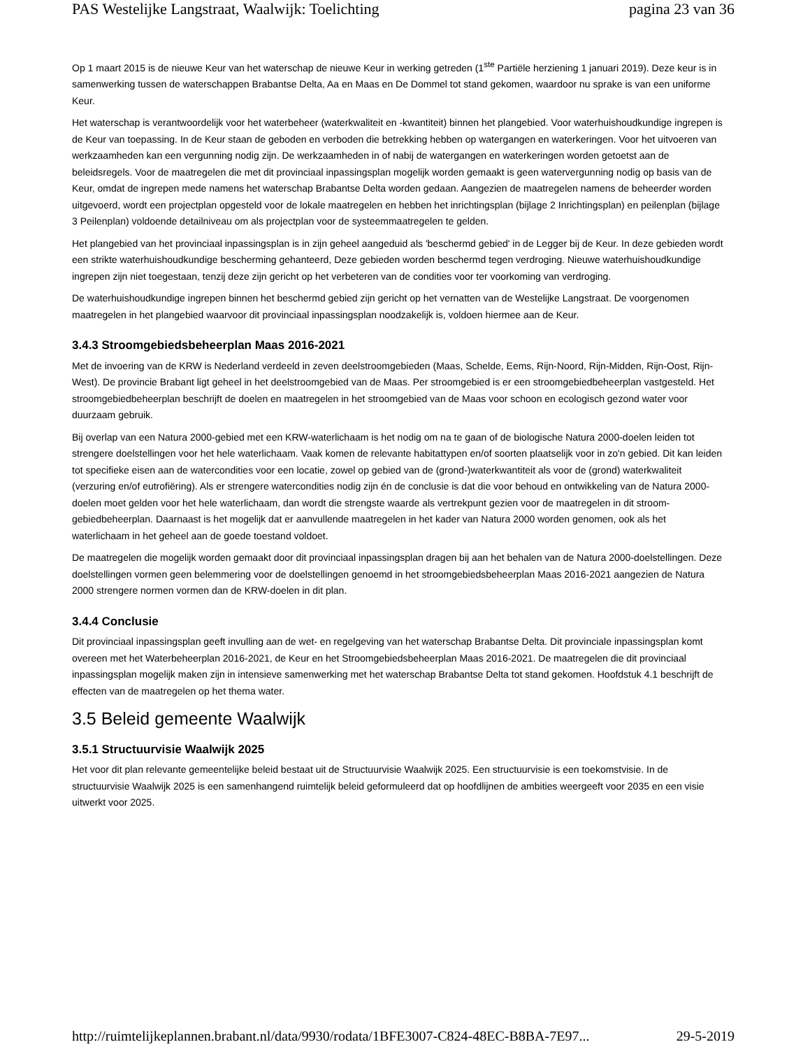PAS Westelijke Langstraat, Waalwijk: Toelichting pagina 23 van 36
Op 1 maart 2015 is de nieuwe Keur van het waterschap de nieuwe Keur in werking getreden (1<sup>ste</sup> Partiële herziening 1 januari 2019). Deze keur is in samenwerking tussen de waterschappen Brabantse Delta, Aa en Maas en De Dommel tot stand gekomen, waardoor nu sprake is van een uniforme Keur.
Het waterschap is verantwoordelijk voor het waterbeheer (waterkwaliteit en -kwantiteit) binnen het plangebied. Voor waterhuishoudkundige ingrepen is de Keur van toepassing. In de Keur staan de geboden en verboden die betrekking hebben op watergangen en waterkeringen. Voor het uitvoeren van werkzaamheden kan een vergunning nodig zijn. De werkzaamheden in of nabij de watergangen en waterkeringen worden getoetst aan de beleidsregels. Voor de maatregelen die met dit provinciaal inpassingsplan mogelijk worden gemaakt is geen watervergunning nodig op basis van de Keur, omdat de ingrepen mede namens het waterschap Brabantse Delta worden gedaan. Aangezien de maatregelen namens de beheerder worden uitgevoerd, wordt een projectplan opgesteld voor de lokale maatregelen en hebben het inrichtingsplan (bijlage 2 Inrichtingsplan) en peilenplan (bijlage 3 Peilenplan) voldoende detailniveau om als projectplan voor de systeemmaatregelen te gelden.
Het plangebied van het provinciaal inpassingsplan is in zijn geheel aangeduid als 'beschermd gebied' in de Legger bij de Keur. In deze gebieden wordt een strikte waterhuishoudkundige bescherming gehanteerd, Deze gebieden worden beschermd tegen verdroging. Nieuwe waterhuishoudkundige ingrepen zijn niet toegestaan, tenzij deze zijn gericht op het verbeteren van de condities voor ter voorkoming van verdroging.
De waterhuishoudkundige ingrepen binnen het beschermd gebied zijn gericht op het vernatten van de Westelijke Langstraat. De voorgenomen maatregelen in het plangebied waarvoor dit provinciaal inpassingsplan noodzakelijk is, voldoen hiermee aan de Keur.
3.4.3 Stroomgebiedsbeheerplan Maas 2016-2021
Met de invoering van de KRW is Nederland verdeeld in zeven deelstroomgebieden (Maas, Schelde, Eems, Rijn-Noord, Rijn-Midden, Rijn-Oost, Rijn-West). De provincie Brabant ligt geheel in het deelstroomgebied van de Maas. Per stroomgebied is er een stroomgebiedbeheerplan vastgesteld. Het stroomgebiedbeheerplan beschrijft de doelen en maatregelen in het stroomgebied van de Maas voor schoon en ecologisch gezond water voor duurzaam gebruik.
Bij overlap van een Natura 2000-gebied met een KRW-waterlichaam is het nodig om na te gaan of de biologische Natura 2000-doelen leiden tot strengere doelstellingen voor het hele waterlichaam. Vaak komen de relevante habitattypen en/of soorten plaatselijk voor in zo'n gebied. Dit kan leiden tot specifieke eisen aan de watercondities voor een locatie, zowel op gebied van de (grond-)waterkwantiteit als voor de (grond) waterkwaliteit (verzuring en/of eutrofiëring). Als er strengere watercondities nodig zijn én de conclusie is dat die voor behoud en ontwikkeling van de Natura 2000-doelen moet gelden voor het hele waterlichaam, dan wordt die strengste waarde als vertrekpunt gezien voor de maatregelen in dit stroom-gebiedbeheerplan. Daarnaast is het mogelijk dat er aanvullende maatregelen in het kader van Natura 2000 worden genomen, ook als het waterlichaam in het geheel aan de goede toestand voldoet.
De maatregelen die mogelijk worden gemaakt door dit provinciaal inpassingsplan dragen bij aan het behalen van de Natura 2000-doelstellingen. Deze doelstellingen vormen geen belemmering voor de doelstellingen genoemd in het stroomgebiedsbeheerplan Maas 2016-2021 aangezien de Natura 2000 strengere normen vormen dan de KRW-doelen in dit plan.
3.4.4 Conclusie
Dit provinciaal inpassingsplan geeft invulling aan de wet- en regelgeving van het waterschap Brabantse Delta. Dit provinciale inpassingsplan komt overeen met het Waterbeheerplan 2016-2021, de Keur en het Stroomgebiedsbeheerplan Maas 2016-2021. De maatregelen die dit provinciaal inpassingsplan mogelijk maken zijn in intensieve samenwerking met het waterschap Brabantse Delta tot stand gekomen. Hoofdstuk 4.1 beschrijft de effecten van de maatregelen op het thema water.
3.5 Beleid gemeente Waalwijk
3.5.1 Structuurvisie Waalwijk 2025
Het voor dit plan relevante gemeentelijke beleid bestaat uit de Structuurvisie Waalwijk 2025. Een structuurvisie is een toekomstvisie. In de structuurvisie Waalwijk 2025 is een samenhangend ruimtelijk beleid geformuleerd dat op hoofdlijnen de ambities weergeeft voor 2035 en een visie uitwerkt voor 2025.
http://ruimtelijkeplannen.brabant.nl/data/9930/rodata/1BFE3007-C824-48EC-B8BA-7E97... 29-5-2019